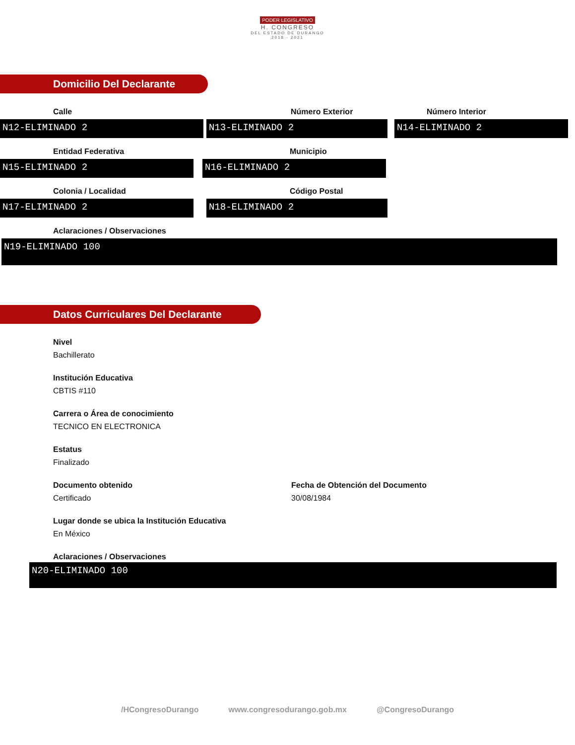PODER LEGISLATIVO
H. CONGRESO
DEL ESTADO DE DURANGO
2018 - 2021
Domicilio Del Declarante
Calle
N12-ELIMINADO 2
Número Exterior
N13-ELIMINADO 2
Número Interior
N14-ELIMINADO 2
Entidad Federativa
N15-ELIMINADO 2
Municipio
N16-ELIMINADO 2
Colonia / Localidad
N17-ELIMINADO 2
Código Postal
N18-ELIMINADO 2
Aclaraciones / Observaciones
N19-ELIMINADO 100
Datos Curriculares Del Declarante
Nivel
Bachillerato
Institución Educativa
CBTIS #110
Carrera o Área de conocimiento
TECNICO EN ELECTRONICA
Estatus
Finalizado
Documento obtenido
Certificado
Fecha de Obtención del Documento
30/08/1984
Lugar donde se ubica la Institución Educativa
En México
Aclaraciones / Observaciones
N20-ELIMINADO 100
/HCongresoDurango www.congresodurango.gob.mx @CongresoDurango